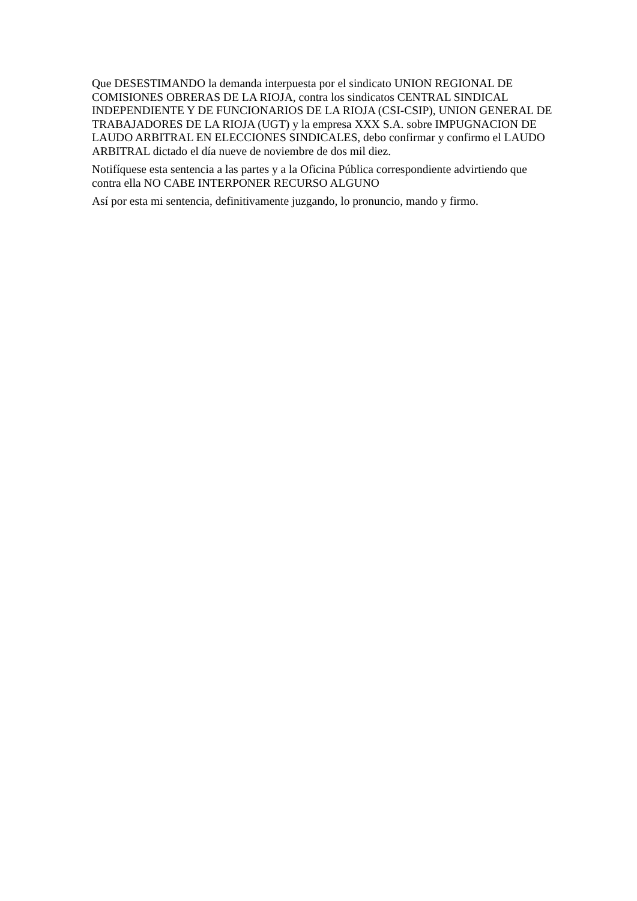Que DESESTIMANDO la demanda interpuesta por el sindicato UNION REGIONAL DE COMISIONES OBRERAS DE LA RIOJA, contra los sindicatos CENTRAL SINDICAL INDEPENDIENTE Y DE FUNCIONARIOS DE LA RIOJA (CSI-CSIP), UNION GENERAL DE TRABAJADORES DE LA RIOJA (UGT) y la empresa XXX S.A. sobre IMPUGNACION DE LAUDO ARBITRAL EN ELECCIONES SINDICALES, debo confirmar y confirmo el LAUDO ARBITRAL dictado el día nueve de noviembre de dos mil diez.
Notifíquese esta sentencia a las partes y a la Oficina Pública correspondiente advirtiendo que contra ella NO CABE INTERPONER RECURSO ALGUNO
Así por esta mi sentencia, definitivamente juzgando, lo pronuncio, mando y firmo.